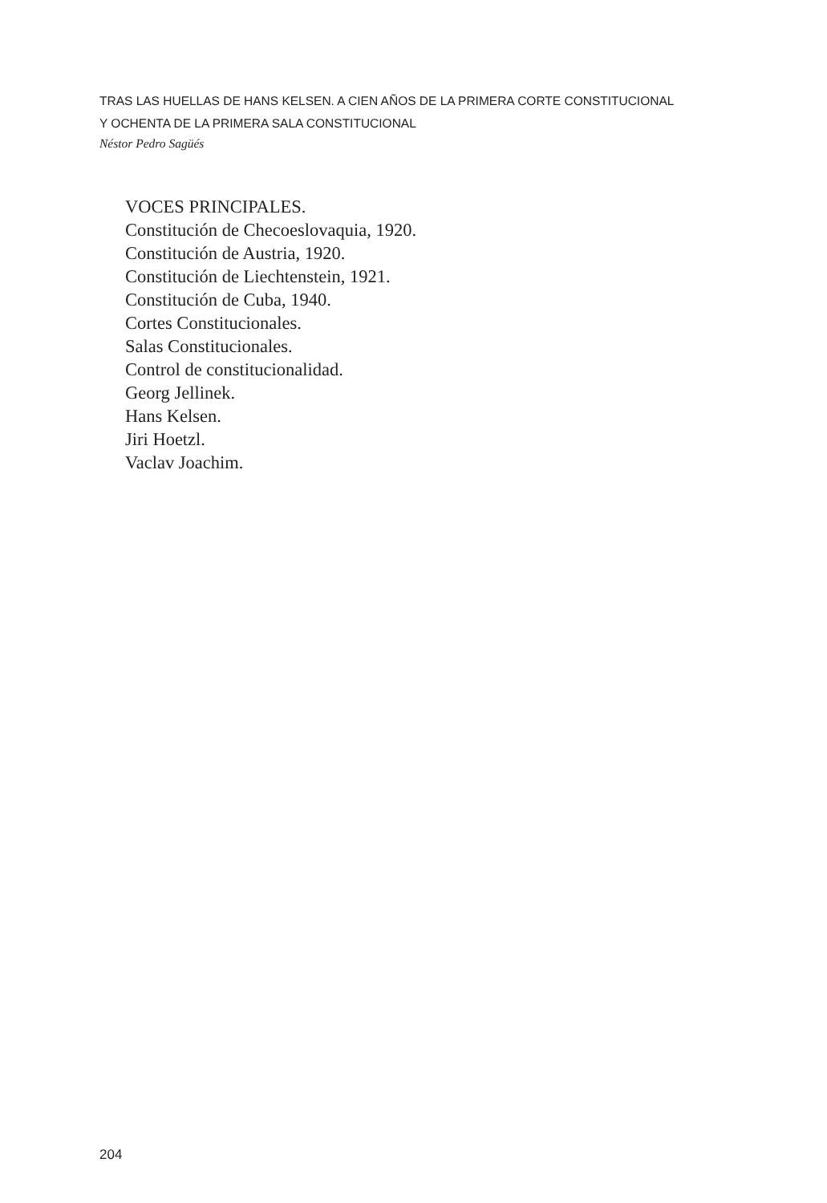TRAS LAS HUELLAS DE HANS KELSEN. A CIEN AÑOS DE LA PRIMERA CORTE CONSTITUCIONAL
Y OCHENTA DE LA PRIMERA SALA CONSTITUCIONAL
Néstor Pedro Sagüés
VOCES PRINCIPALES.
Constitución de Checoeslovaquia, 1920.
Constitución de Austria, 1920.
Constitución de Liechtenstein, 1921.
Constitución de Cuba, 1940.
Cortes Constitucionales.
Salas Constitucionales.
Control de constitucionalidad.
Georg Jellinek.
Hans Kelsen.
Jiri Hoetzl.
Vaclav Joachim.
204